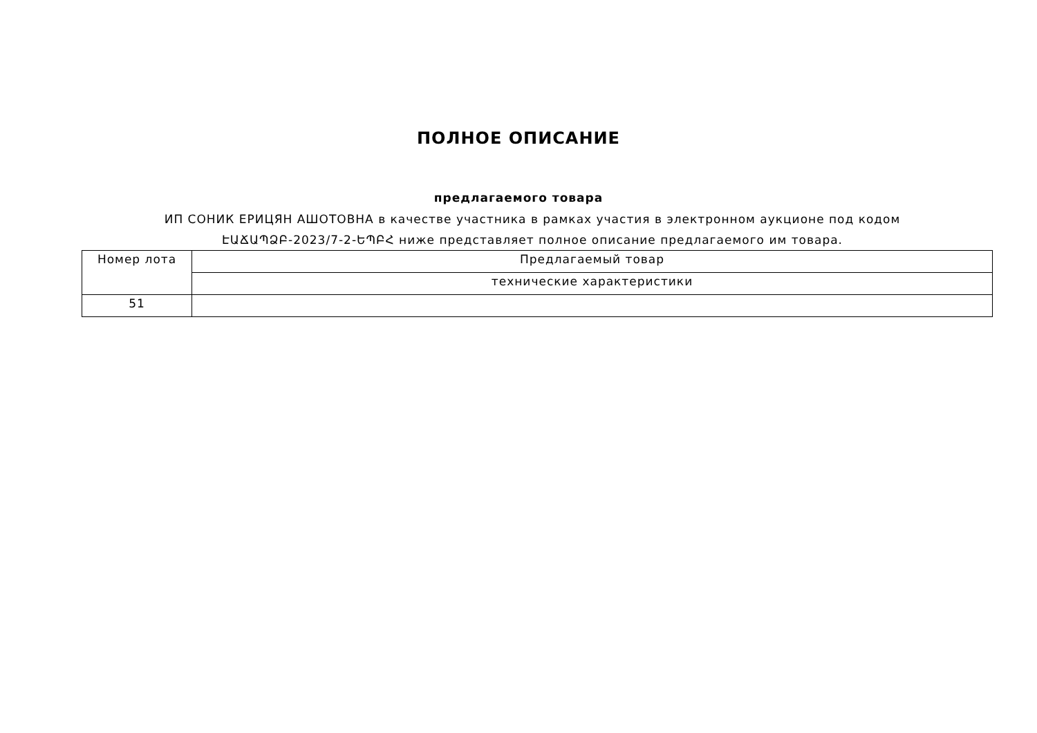ПОЛНОЕ ОПИСАНИЕ
предлагаемого товара
ИП СОНИК ЕРИЦЯН АШОТОВНА в качестве участника в рамках участия в электронном аукционе под кодом ԷԱՃԱՊՁԲ-2023/7-2-ԵՊԲՀ ниже представляет полное описание предлагаемого им товара.
| Номер лота | Предлагаемый товар |
| | технические характеристики |
| 51 | |